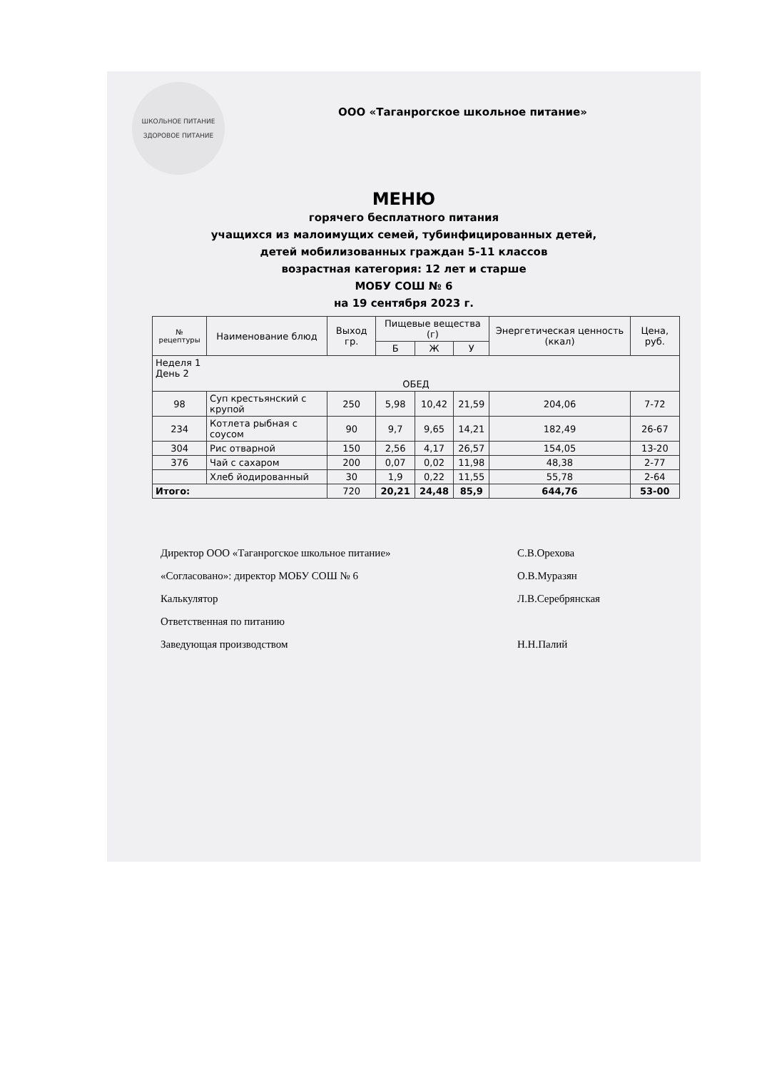ШКОЛЬНОЕ ПИТАНИЕ
ЗДОРОВОЕ ПИТАНИЕ
ООО «Таганрогское школьное питание»
МЕНЮ
горячего бесплатного питания
учащихся из малоимущих семей, тубинфицированных детей,
детей мобилизованных граждан 5-11 классов
возрастная категория: 12 лет и старше
МОБУ СОШ № 6
на 19 сентября 2023 г.
| № рецептуры | Наименование блюд | Выход гр. | Пищевые вещества (г) | | | Энергетическая ценность (ккал) | Цена, руб. |
| --- | --- | --- | --- | --- | --- | --- | --- |
| | | | Б | Ж | У | | |
| Неделя 1 День 2 ОБЕД | | | | | | | |
| 98 | Суп крестьянский с крупой | 250 | 5,98 | 10,42 | 21,59 | 204,06 | 7-72 |
| 234 | Котлета рыбная с соусом | 90 | 9,7 | 9,65 | 14,21 | 182,49 | 26-67 |
| 304 | Рис отварной | 150 | 2,56 | 4,17 | 26,57 | 154,05 | 13-20 |
| 376 | Чай с сахаром | 200 | 0,07 | 0,02 | 11,98 | 48,38 | 2-77 |
| | Хлеб йодированный | 30 | 1,9 | 0,22 | 11,55 | 55,78 | 2-64 |
| Итого: | | 720 | 20,21 | 24,48 | 85,9 | 644,76 | 53-00 |
Директор ООО «Таганрогское школьное питание» С.В.Орехова
«Согласовано»: директор МОБУ СОШ № 6 О.В.Муразян
Калькулятор Л.В.Серебрянская
Ответственная по питанию
Заведующая производством Н.Н.Палий